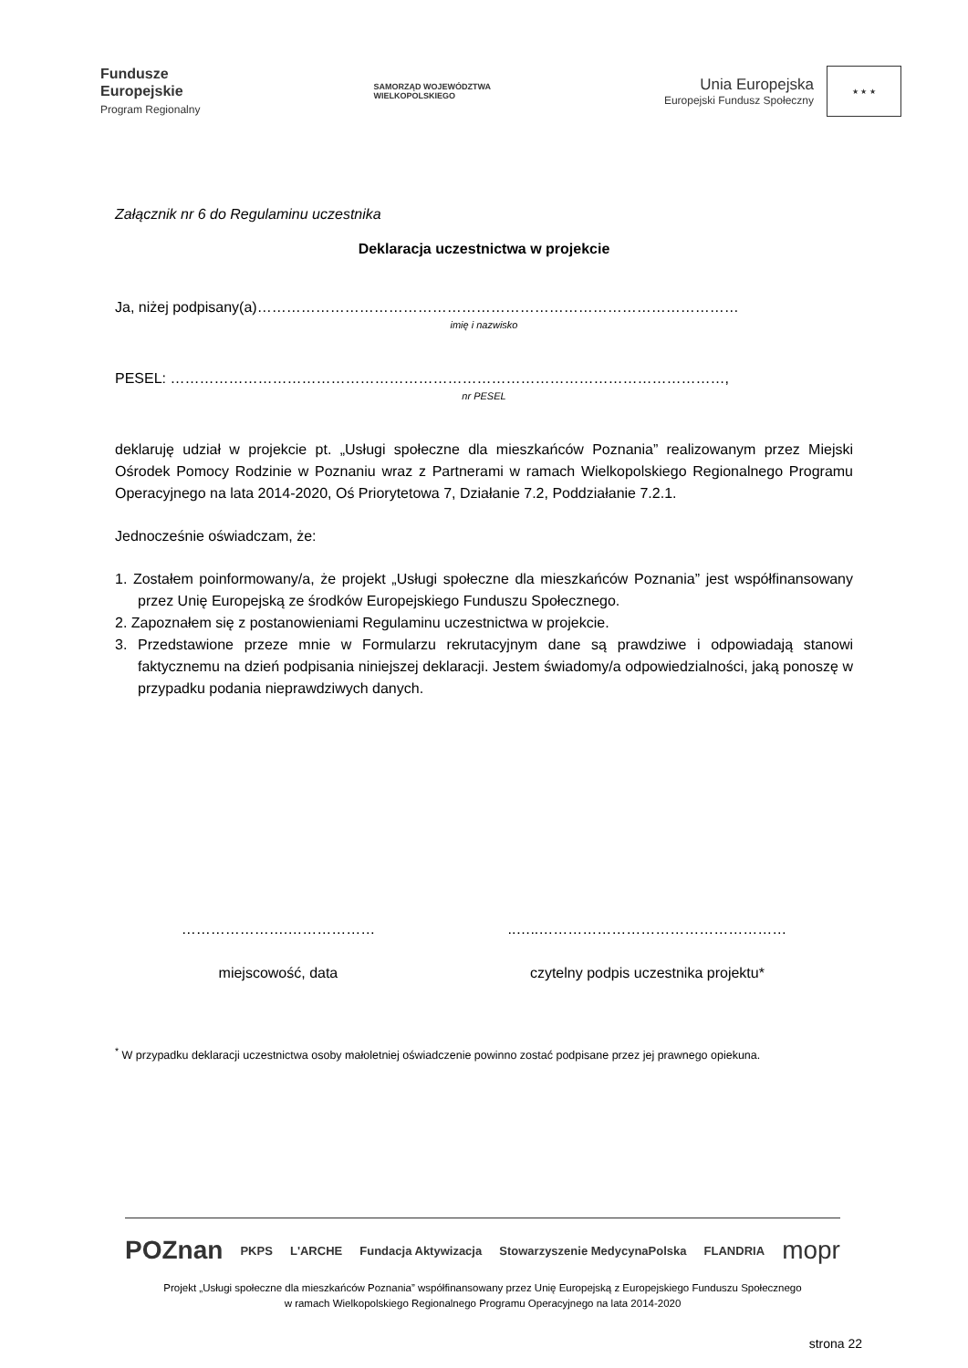Fundusze
Europejskie
Program Regionalny
SAMORZĄD WOJEWÓDZTWA
WIELKOPOLSKIEGO
Unia Europejska
Europejski Fundusz Społeczny
★ ★ ★
Załącznik nr 6 do Regulaminu uczestnika
Deklaracja uczestnictwa w projekcie
Ja, niżej podpisany(a)………………………………………………………………………………………
imię i nazwisko
PESEL: ……………………………………………………………………………………………………,
nr PESEL
deklaruję udział w projekcie pt. „Usługi społeczne dla mieszkańców Poznania” realizowanym przez Miejski Ośrodek Pomocy Rodzinie w Poznaniu wraz z Partnerami w ramach Wielkopolskiego Regionalnego Programu Operacyjnego na lata 2014-2020, Oś Priorytetowa 7, Działanie 7.2, Poddziałanie 7.2.1.
Jednocześnie oświadczam, że:
1. Zostałem poinformowany/a, że projekt „Usługi społeczne dla mieszkańców Poznania” jest współfinansowany przez Unię Europejską ze środków Europejskiego Funduszu Społecznego.
2. Zapoznałem się z postanowieniami Regulaminu uczestnictwa w projekcie.
3. Przedstawione przeze mnie w Formularzu rekrutacyjnym dane są prawdziwe i odpowiadają stanowi faktycznemu na dzień podpisania niniejszej deklaracji. Jestem świadomy/a odpowiedzialności, jaką ponoszę w przypadku podania nieprawdziwych danych.
………………….………………
miejscowość, data
..…..……………………………………………
czytelny podpis uczestnika projektu*
<sup>*</sup> W przypadku deklaracji uczestnictwa osoby małoletniej oświadczenie powinno zostać podpisane przez jej prawnego opiekuna.
POZnan PKPS L'ARCHE Fundacja Aktywizacja Stowarzyszenie MedycynaPolska FLANDRIA mopr
Projekt „Usługi społeczne dla mieszkańców Poznania” współfinansowany przez Unię Europejską z Europejskiego Funduszu Społecznego
w ramach Wielkopolskiego Regionalnego Programu Operacyjnego na lata 2014-2020
strona 22